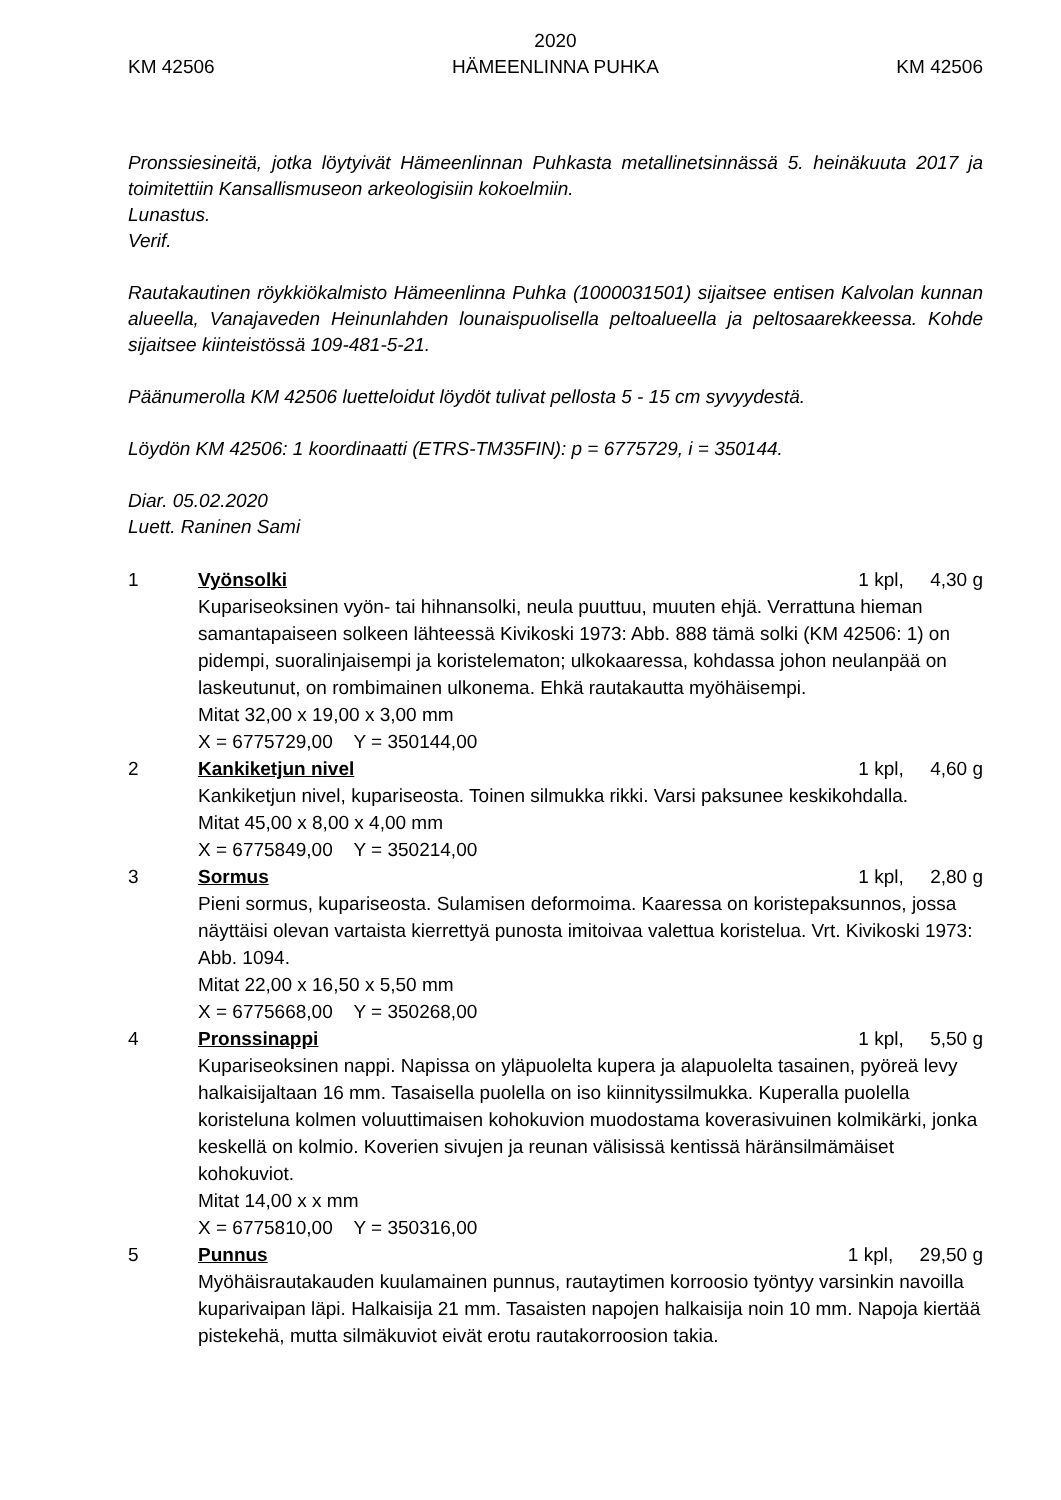KM 42506
2020
HÄMEENLINNA PUHKA
KM 42506
Pronssiesineitä, jotka löytyivät Hämeenlinnan Puhkasta metallinetsinnässä 5. heinäkuuta 2017 ja toimitettiin Kansallismuseon arkeologisiin kokoelmiin.
Lunastus.
Verif.
Rautakautinen röykkiökalmisto Hämeenlinna Puhka (1000031501) sijaitsee entisen Kalvolan kunnan alueella, Vanajaveden Heinunlahden lounaispuolisella peltoalueella ja peltosaarekkeessa. Kohde sijaitsee kiinteistössä 109-481-5-21.
Päänumerolla KM 42506 luetteloidut löydöt tulivat pellosta 5 - 15 cm syvyydestä.
Löydön KM 42506: 1 koordinaatti (ETRS-TM35FIN): p = 6775729, i = 350144.
Diar. 05.02.2020
Luett. Raninen Sami
1 Vyönsolki 1 kpl, 4,30 g
Kupariseoksinen vyön- tai hihnansolki, neula puuttuu, muuten ehjä. Verrattuna hieman samantapaiseen solkeen lähteessä Kivikoski 1973: Abb. 888 tämä solki (KM 42506: 1) on pidempi, suoralinjaisempi ja koristelematon; ulkokaaressa, kohdassa johon neulanpää on laskeutunut, on rombimainen ulkonema. Ehkä rautakautta myöhäisempi.
Mitat 32,00 x 19,00 x 3,00 mm
X = 6775729,00 Y = 350144,00
2 Kankiketjun nivel 1 kpl, 4,60 g
Kankiketjun nivel, kupariseosta. Toinen silmukka rikki. Varsi paksunee keskikohdalla.
Mitat 45,00 x 8,00 x 4,00 mm
X = 6775849,00 Y = 350214,00
3 Sormus 1 kpl, 2,80 g
Pieni sormus, kupariseosta. Sulamisen deformoima. Kaaressa on koristepaksunnos, jossa näyttäisi olevan vartaista kierrettyä punosta imitoivaa valettua koristelua. Vrt. Kivikoski 1973: Abb. 1094.
Mitat 22,00 x 16,50 x 5,50 mm
X = 6775668,00 Y = 350268,00
4 Pronssinappi 1 kpl, 5,50 g
Kupariseoksinen nappi. Napissa on yläpuolelta kupera ja alapuolelta tasainen, pyöreä levy halkaisijaltaan 16 mm. Tasaisella puolella on iso kiinnityssilmukka. Kuperalla puolella koristeluna kolmen voluuttimaisen kohokuvion muodostama koverasivuinen kolmikärki, jonka keskellä on kolmio. Koverien sivujen ja reunan välisissä kentissä häränsilmämäiset kohokuviot.
Mitat 14,00 x x mm
X = 6775810,00 Y = 350316,00
5 Punnus 1 kpl, 29,50 g
Myöhäisrautakauden kuulamainen punnus, rautaytimen korroosio työntyy varsinkin navoilla kuparivaipan läpi. Halkaisija 21 mm. Tasaisten napojen halkaisija noin 10 mm. Napoja kiertää pistekehä, mutta silmäkuviot eivät erotu rautakorroosion takia.